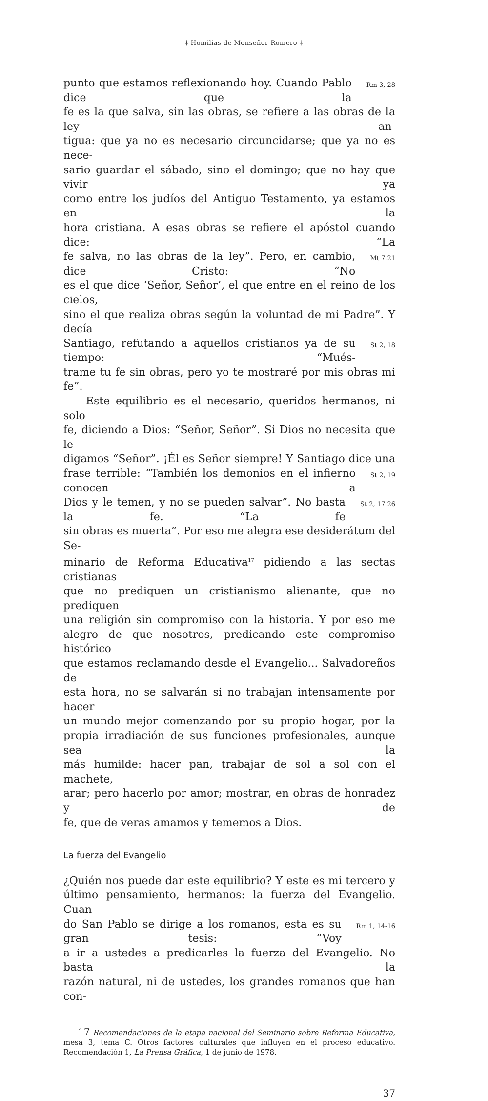‡ Homilías de Monseñor Romero ‡
punto que estamos reflexionando hoy. Cuando Pablo dice que la
Rm 3, 28
fe es la que salva, sin las obras, se refiere a las obras de la ley an-
tigua: que ya no es necesario circuncidarse; que ya no es nece-
sario guardar el sábado, sino el domingo; que no hay que vivir ya
como entre los judíos del Antiguo Testamento, ya estamos en la
hora cristiana. A esas obras se refiere el apóstol cuando dice: “La
fe salva, no las obras de la ley”. Pero, en cambio, dice Cristo: “No
Mt 7,21
es el que dice ‘Señor, Señor’, el que entre en el reino de los cielos,
sino el que realiza obras según la voluntad de mi Padre”. Y decía
Santiago, refutando a aquellos cristianos ya de su tiempo: “Mués-
St 2, 18
trame tu fe sin obras, pero yo te mostraré por mis obras mi fe”.
Este equilibrio es el necesario, queridos hermanos, ni solo
fe, diciendo a Dios: “Señor, Señor”. Si Dios no necesita que le
digamos “Señor”. ¡Él es Señor siempre! Y Santiago dice una
frase terrible: “También los demonios en el infierno conocen a
St 2, 19
Dios y le temen, y no se pueden salvar”. No basta la fe. “La fe
St 2, 17.26
sin obras es muerta”. Por eso me alegra ese desiderátum del Se-
minario de Reforma Educativa<sup>17</sup> pidiendo a las sectas cristianas
que no prediquen un cristianismo alienante, que no prediquen
una religión sin compromiso con la historia. Y por eso me
alegro de que nosotros, predicando este compromiso histórico
que estamos reclamando desde el Evangelio... Salvadoreños de
esta hora, no se salvarán si no trabajan intensamente por hacer
un mundo mejor comenzando por su propio hogar, por la
propia irradiación de sus funciones profesionales, aunque sea la
más humilde: hacer pan, trabajar de sol a sol con el machete,
arar; pero hacerlo por amor; mostrar, en obras de honradez y de
fe, que de veras amamos y tememos a Dios.
La fuerza del Evangelio
¿Quién nos puede dar este equilibrio? Y este es mi tercero y
último pensamiento, hermanos: la fuerza del Evangelio. Cuan-
do San Pablo se dirige a los romanos, esta es su gran tesis: “Voy
Rm 1, 14-16
a ir a ustedes a predicarles la fuerza del Evangelio. No basta la
razón natural, ni de ustedes, los grandes romanos que han con-
17 Recomendaciones de la etapa nacional del Seminario sobre Reforma Educativa, mesa 3, tema C. Otros factores culturales que influyen en el proceso educativo. Recomendación 1, La Prensa Gráfica, 1 de junio de 1978.
37